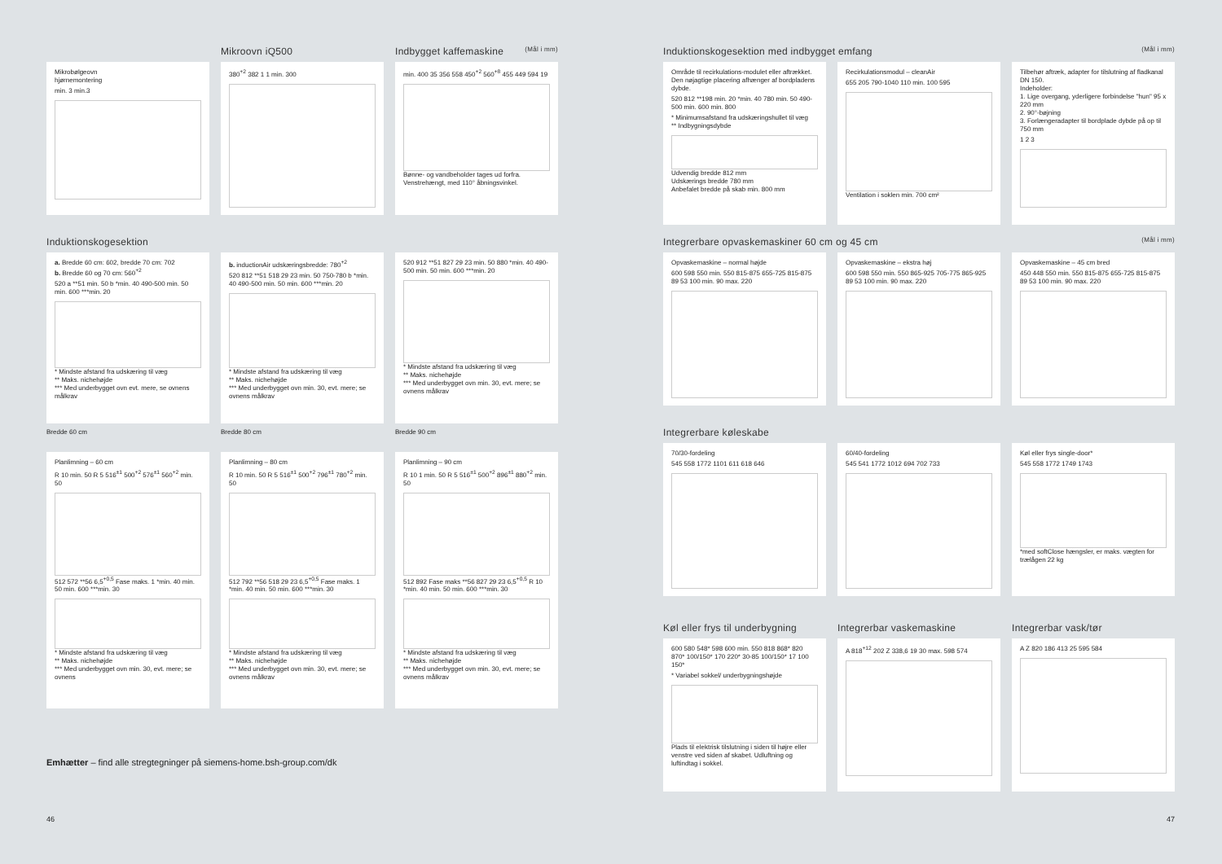Mikrobølgeovn
hjørnemontering
min. 3 min.3
Mikroovn iQ500
380<sup>+2</sup> 382 1 1 min. 300
Indbygget kaffemaskine (Mål i mm)
min. 400 35 356 558 450<sup>+2</sup> 560<sup>+8</sup> 455 449 594 19
Bønne- og vandbeholder tages ud forfra.
Venstrehængt, med 110° åbningsvinkel.
Induktionskogesektion
a. Bredde 60 cm: 602, bredde 70 cm: 702
b. Bredde 60 og 70 cm: 560<sup>+2</sup>
520 a **51 min. 50 b *min. 40 490-500 min. 50 min. 600 ***min. 20
* Mindste afstand fra udskæring til væg
** Maks. nichehøjde
*** Med underbygget ovn evt. mere, se ovnens målkrav
Bredde 60 cm
b. inductionAir udskæringsbredde: 780<sup>+2</sup>
520 812 **51 518 29 23 min. 50 750-780 b *min. 40 490-500 min. 50 min. 600 ***min. 20
* Mindste afstand fra udskæring til væg
** Maks. nichehøjde
*** Med underbygget ovn min. 30, evt. mere; se ovnens målkrav
Bredde 80 cm
520 912 **51 827 29 23 min. 50 880 *min. 40 490-500 min. 50 min. 600 ***min. 20
* Mindste afstand fra udskæring til væg
** Maks. nichehøjde
*** Med underbygget ovn min. 30, evt. mere; se ovnens målkrav
Bredde 90 cm
Planlimning – 60 cm
R 10 min. 50 R 5 516<sup>±1</sup> 500<sup>+2</sup> 576<sup>±1</sup> 560<sup>+2</sup> min. 50
512 572 **56 6,5<sup>+0,5</sup> Fase maks. 1 *min. 40 min. 50 min. 600 ***min. 30
* Mindste afstand fra udskæring til væg
** Maks. nichehøjde
*** Med underbygget ovn min. 30, evt. mere; se ovnens
Planlimning – 80 cm
R 10 min. 50 R 5 516<sup>±1</sup> 500<sup>+2</sup> 796<sup>±1</sup> 780<sup>+2</sup> min. 50
512 792 **56 518 29 23 6,5<sup>+0,5</sup> Fase maks. 1 *min. 40 min. 50 min. 600 ***min. 30
* Mindste afstand fra udskæring til væg
** Maks. nichehøjde
*** Med underbygget ovn min. 30, evt. mere; se ovnens målkrav
Planlimning – 90 cm
R 10 1 min. 50 R 5 516<sup>±1</sup> 500<sup>+2</sup> 896<sup>±1</sup> 880<sup>+2</sup> min. 50
512 892 Fase maks **56 827 29 23 6,5<sup>+0,5</sup> R 10 *min. 40 min. 50 min. 600 ***min. 30
* Mindste afstand fra udskæring til væg
** Maks. nichehøjde
*** Med underbygget ovn min. 30, evt. mere; se ovnens målkrav
Emhætter – find alle stregtegninger på siemens-home.bsh-group.com/dk
46
Induktionskogesektion med indbygget emfang (Mål i mm)
Område til recirkulations-modulet eller aftrækket. Den nøjagtige placering afhænger af bordpladens dybde.
520 812 **198 min. 20 *min. 40 780 min. 50 490-500 min. 600 min. 800
* Minimumsafstand fra udskæringshullet til væg
** Indbygningsdybde
Udvendig bredde 812 mm
Udskærings bredde 780 mm
Anbefalet bredde på skab min. 800 mm
Recirkulationsmodul – cleanAir
655 205 790-1040 110 min. 100 595
Ventilation i soklen min. 700 cm²
Tilbehør aftræk, adapter for tilslutning af fladkanal DN 150.
Indeholder:
1. Lige overgang, yderligere forbindelse "hun" 95 x 220 mm
2. 90°-bøjning
3. Forlængeradapter til bordplade dybde på op til 750 mm
1 2 3
Integrerbare opvaskemaskiner 60 cm og 45 cm (Mål i mm)
Opvaskemaskine – normal højde
600 598 550 min. 550 815-875 655-725 815-875 89 53 100 min. 90 max. 220
Opvaskemaskine – ekstra høj
600 598 550 min. 550 865-925 705-775 865-925 89 53 100 min. 90 max. 220
Opvaskemaskine – 45 cm bred
450 448 550 min. 550 815-875 655-725 815-875 89 53 100 min. 90 max. 220
Integrerbare køleskabe
70/30-fordeling
545 558 1772 1101 611 618 646
60/40-fordeling
545 541 1772 1012 694 702 733
Køl eller frys single-door*
545 558 1772 1749 1743
*med softClose hængsler, er maks. vægten for trælågen 22 kg
Køl eller frys til underbygning
600 580 548* 598 600 min. 550 818 868* 820 870* 100/150* 170 220* 30-85 100/150* 17 100 150*
* Variabel sokkel/ underbygningshøjde
Plads til elektrisk tilslutning i siden til højre eller venstre ved siden af skabet. Udluftning og luftindtag i sokkel.
Integrerbar vaskemaskine
A 818<sup>+12</sup> 202 Z 338,6 19 30 max. 598 574
Integrerbar vask/tør
A Z 820 186 413 25 595 584
47